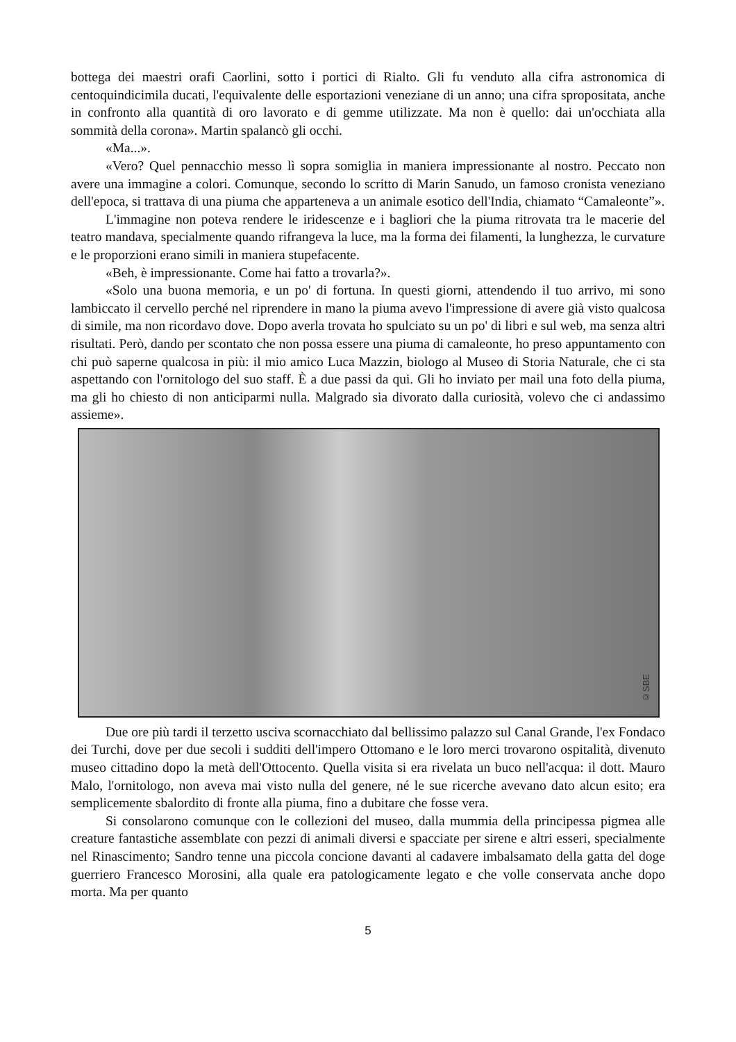bottega dei maestri orafi Caorlini, sotto i portici di Rialto. Gli fu venduto alla cifra astronomica di centoquindicimila ducati, l'equivalente delle esportazioni veneziane di un anno; una cifra spropositata, anche in confronto alla quantità di oro lavorato e di gemme utilizzate. Ma non è quello: dai un'occhiata alla sommità della corona». Martin spalancò gli occhi.
«Ma...».
«Vero? Quel pennacchio messo lì sopra somiglia in maniera impressionante al nostro. Peccato non avere una immagine a colori. Comunque, secondo lo scritto di Marin Sanudo, un famoso cronista veneziano dell'epoca, si trattava di una piuma che apparteneva a un animale esotico dell'India, chiamato “Camaleonte”».
L'immagine non poteva rendere le iridescenze e i bagliori che la piuma ritrovata tra le macerie del teatro mandava, specialmente quando rifrangeva la luce, ma la forma dei filamenti, la lunghezza, le curvature e le proporzioni erano simili in maniera stupefacente.
«Beh, è impressionante. Come hai fatto a trovarla?».
«Solo una buona memoria, e un po' di fortuna. In questi giorni, attendendo il tuo arrivo, mi sono lambiccato il cervello perché nel riprendere in mano la piuma avevo l'impressione di avere già visto qualcosa di simile, ma non ricordavo dove. Dopo averla trovata ho spulciato su un po' di libri e sul web, ma senza altri risultati. Però, dando per scontato che non possa essere una piuma di camaleonte, ho preso appuntamento con chi può saperne qualcosa in più: il mio amico Luca Mazzin, biologo al Museo di Storia Naturale, che ci sta aspettando con l'ornitologo del suo staff. È a due passi da qui. Gli ho inviato per mail una foto della piuma, ma gli ho chiesto di non anticiparmi nulla. Malgrado sia divorato dalla curiosità, volevo che ci andassimo assieme».
©SBE
Due ore più tardi il terzetto usciva scornacchiato dal bellissimo palazzo sul Canal Grande, l'ex Fondaco dei Turchi, dove per due secoli i sudditi dell'impero Ottomano e le loro merci trovarono ospitalità, divenuto museo cittadino dopo la metà dell'Ottocento. Quella visita si era rivelata un buco nell'acqua: il dott. Mauro Malo, l'ornitologo, non aveva mai visto nulla del genere, né le sue ricerche avevano dato alcun esito; era semplicemente sbalordito di fronte alla piuma, fino a dubitare che fosse vera.
Si consolarono comunque con le collezioni del museo, dalla mummia della principessa pigmea alle creature fantastiche assemblate con pezzi di animali diversi e spacciate per sirene e altri esseri, specialmente nel Rinascimento; Sandro tenne una piccola concione davanti al cadavere imbalsamato della gatta del doge guerriero Francesco Morosini, alla quale era patologicamente legato e che volle conservata anche dopo morta. Ma per quanto
5